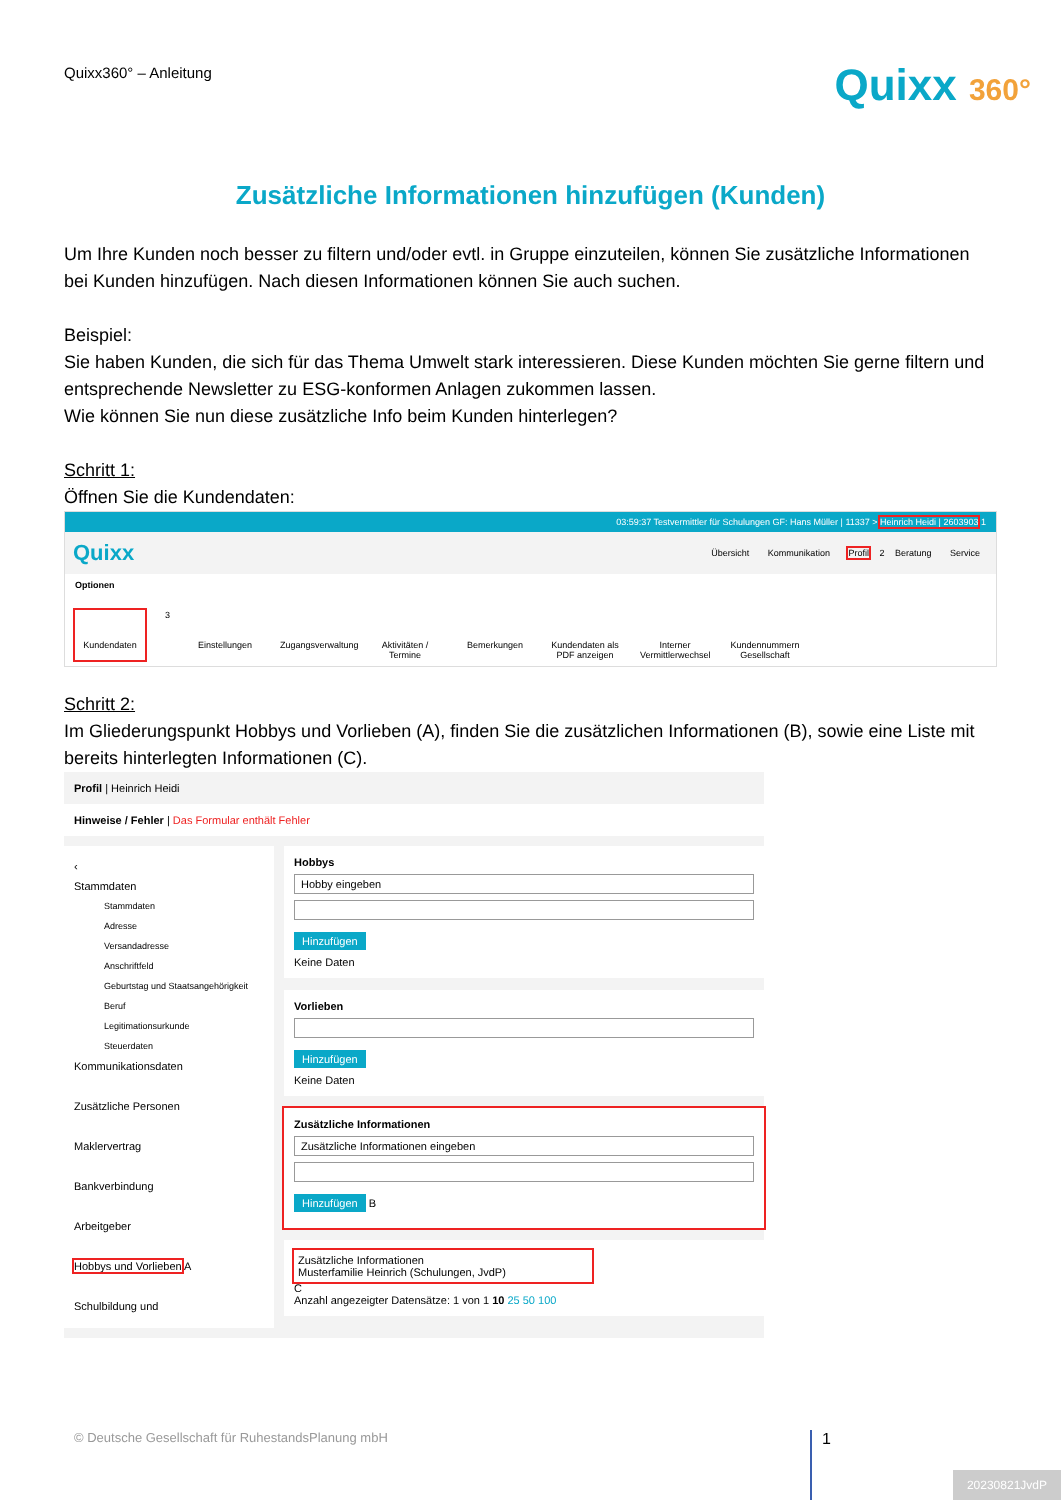Quixx360° – Anleitung
Quixx 360°
Zusätzliche Informationen hinzufügen (Kunden)
Um Ihre Kunden noch besser zu filtern und/oder evtl. in Gruppe einzuteilen, können Sie zusätzliche Informationen bei Kunden hinzufügen. Nach diesen Informationen können Sie auch suchen.
Beispiel:
Sie haben Kunden, die sich für das Thema Umwelt stark interessieren. Diese Kunden möchten Sie gerne filtern und entsprechende Newsletter zu ESG-konformen Anlagen zukommen lassen.
Wie können Sie nun diese zusätzliche Info beim Kunden hinterlegen?
Schritt 1:
Öffnen Sie die Kundendaten:
03:59:37 Testvermittler für Schulungen GF: Hans Müller | 11337 > Heinrich Heidi | 2603903 1
Quixx
Übersicht Kommunikation Profil 2 Beratung Service
Optionen
Kundendaten
3
Einstellungen
Zugangsverwaltung
Aktivitäten / Termine
Bemerkungen
Kundendaten als PDF anzeigen
Interner Vermittlerwechsel
Kundennummern Gesellschaft
Schritt 2:
Im Gliederungspunkt Hobbys und Vorlieben (A), finden Sie die zusätzlichen Informationen (B), sowie eine Liste mit bereits hinterlegten Informationen (C).
Profil | Heinrich Heidi
Hinweise / Fehler | Das Formular enthält Fehler
‹
Stammdaten
Stammdaten
Adresse
Versandadresse
Anschriftfeld
Geburtstag und Staatsangehörigkeit
Beruf
Legitimationsurkunde
Steuerdaten
Kommunikationsdaten
Zusätzliche Personen
Maklervertrag
Bankverbindung
Arbeitgeber
Hobbys und Vorlieben A
Schulbildung und
Hobbys
Hobby eingeben
Hinzufügen
Keine Daten
Vorlieben
Hinzufügen
Keine Daten
Zusätzliche Informationen
Zusätzliche Informationen eingeben
Hinzufügen B
Zusätzliche Informationen
Musterfamilie Heinrich (Schulungen, JvdP)
C
Anzahl angezeigter Datensätze: 1 von 1 10 25 50 100
© Deutsche Gesellschaft für RuhestandsPlanung mbH
1
20230821JvdP